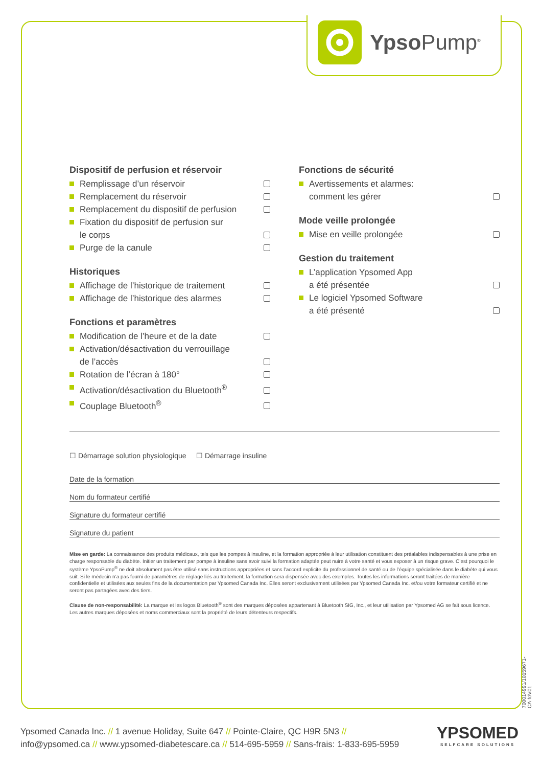Ypso Pump<sup>®</sup>
Dispositif de perfusion et réservoir
Remplissage d’un réservoir
Remplacement du réservoir
Remplacement du dispositif de perfusion
Fixation du dispositif de perfusion sur
le corps
Purge de la canule
Historiques
Affichage de l’historique de traitement
Affichage de l’historique des alarmes
Fonctions et paramètres
Modification de l’heure et de la date
Activation/désactivation du verrouillage
de l’accès
Rotation de l’écran à 180°
Activation/désactivation du Bluetooth<sup>®</sup>
Couplage Bluetooth<sup>®</sup>
Fonctions de sécurité
Avertissements et alarmes:
comment les gérer
Mode veille prolongée
Mise en veille prolongée
Gestion du traitement
L’application Ypsomed App
a été présentée
Le logiciel Ypsomed Software
a été présenté
☐ Démarrage solution physiologique ☐ Démarrage insuline
Date de la formation
Nom du formateur certifié
Signature du formateur certifié
Signature du patient
Mise en garde: La connaissance des produits médicaux, tels que les pompes à insuline, et la formation appropriée à leur utilisation constituent des préalables indispensables à une prise en charge responsable du diabète. Initier un traitement par pompe à insuline sans avoir suivi la formation adaptée peut nuire à votre santé et vous exposer à un risque grave. C’est pourquoi le système YpsoPump<sup>®</sup> ne doit absolument pas être utilisé sans instructions appropriées et sans l’accord explicite du professionnel de santé ou de l’équipe spécialisée dans le diabète qui vous suit. Si le médecin n’a pas fourni de paramètres de réglage liés au traitement, la formation sera dispensée avec des exemples. Toutes les informations seront traitées de manière confidentielle et utilisées aux seules fins de la documentation par Ypsomed Canada Inc. Elles seront exclusivement utilisées par Ypsomed Canada Inc. et/ou votre formateur certifié et ne seront pas partagées avec des tiers.
Clause de non-responsabilité: La marque et les logos Bluetooth<sup>®</sup> sont des marques déposées appartenant à Bluetooth SIG, Inc., et leur utilisation par Ypsomed AG se fait sous licence. Les autres marques déposées et noms commerciaux sont la propriété de leurs détenteurs respectifs.
700014991/10159671-CA-fr/V01
Ypsomed Canada Inc. // 1 avenue Holiday, Suite 647 // Pointe-Claire, QC H9R 5N3 //
info@ypsomed.ca // www.ypsomed-diabetescare.ca // 514-695-5959 // Sans-frais: 1-833-695-5959
YPSOMED
SELFCARE SOLUTIONS